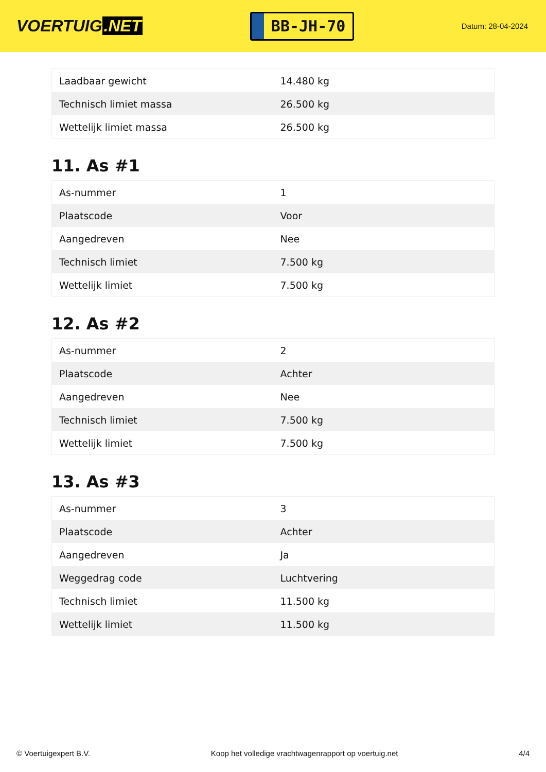VOERTUIG.NET
BB-JH-70
Datum: 28-04-2024
| Laadbaar gewicht | 14.480 kg |
| Technisch limiet massa | 26.500 kg |
| Wettelijk limiet massa | 26.500 kg |
11. As #1
| As-nummer | 1 |
| Plaatscode | Voor |
| Aangedreven | Nee |
| Technisch limiet | 7.500 kg |
| Wettelijk limiet | 7.500 kg |
12. As #2
| As-nummer | 2 |
| Plaatscode | Achter |
| Aangedreven | Nee |
| Technisch limiet | 7.500 kg |
| Wettelijk limiet | 7.500 kg |
13. As #3
| As-nummer | 3 |
| Plaatscode | Achter |
| Aangedreven | Ja |
| Weggedrag code | Luchtvering |
| Technisch limiet | 11.500 kg |
| Wettelijk limiet | 11.500 kg |
© Voertuigexpert B.V. Koop het volledige vrachtwagenrapport op voertuig.net 4/4